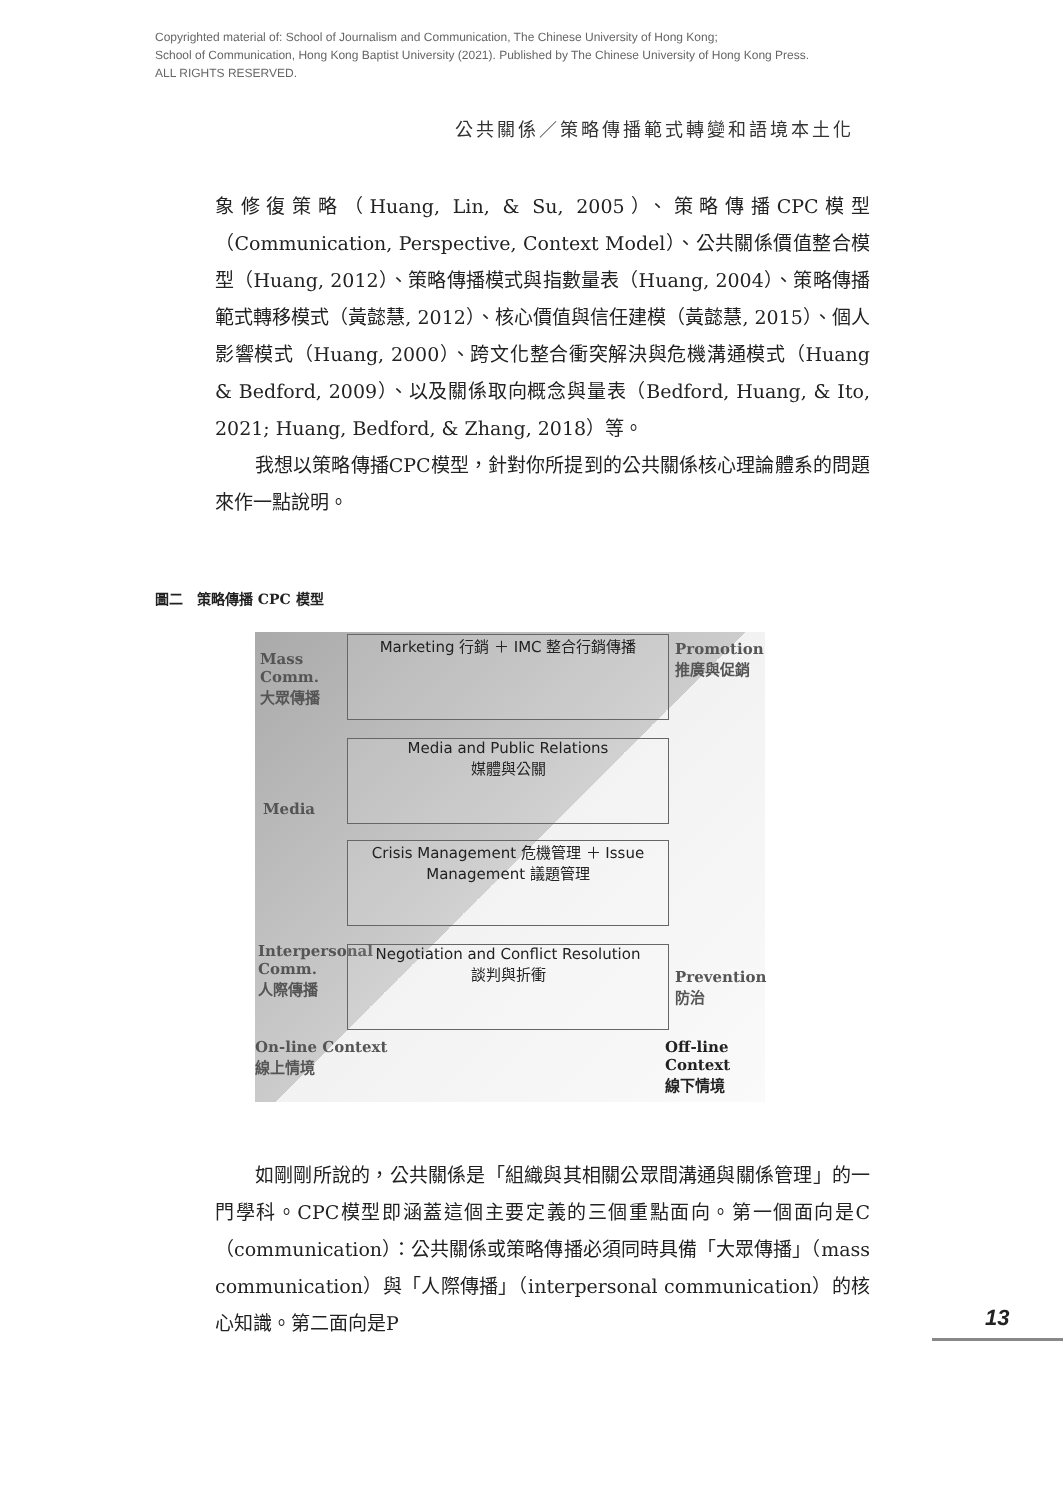Copyrighted material of: School of Journalism and Communication, The Chinese University of Hong Kong;
School of Communication, Hong Kong Baptist University (2021). Published by The Chinese University of Hong Kong Press.
ALL RIGHTS RESERVED.
公共關係／策略傳播範式轉變和語境本土化
象修復策略（Huang, Lin, & Su, 2005）、策略傳播CPC模型（Communication, Perspective, Context Model）、公共關係價值整合模型（Huang, 2012）、策略傳播模式與指數量表（Huang, 2004）、策略傳播範式轉移模式（黃懿慧, 2012）、核心價值與信任建模（黃懿慧, 2015）、個人影響模式（Huang, 2000）、跨文化整合衝突解決與危機溝通模式（Huang & Bedford, 2009）、以及關係取向概念與量表（Bedford, Huang, & Ito, 2021; Huang, Bedford, & Zhang, 2018）等。
我想以策略傳播CPC模型，針對你所提到的公共關係核心理論體系的問題來作一點說明。
圖二　策略傳播 CPC 模型
Mass
Comm.
大眾傳播
Marketing 行銷 ＋ IMC 整合行銷傳播
Promotion
推廣與促銷
Media and Public Relations
媒體與公關
Media
Crisis Management 危機管理 ＋ Issue Management 議題管理
Interpersonal
Comm.
人際傳播
Negotiation and Conflict Resolution
談判與折衝
Prevention
防治
On-line Context
線上情境
Off-line
Context
線下情境
如剛剛所說的，公共關係是「組織與其相關公眾間溝通與關係管理」的一門學科。CPC模型即涵蓋這個主要定義的三個重點面向。第一個面向是C（communication）：公共關係或策略傳播必須同時具備「大眾傳播」（mass communication）與「人際傳播」（interpersonal communication）的核心知識。第二面向是P
13